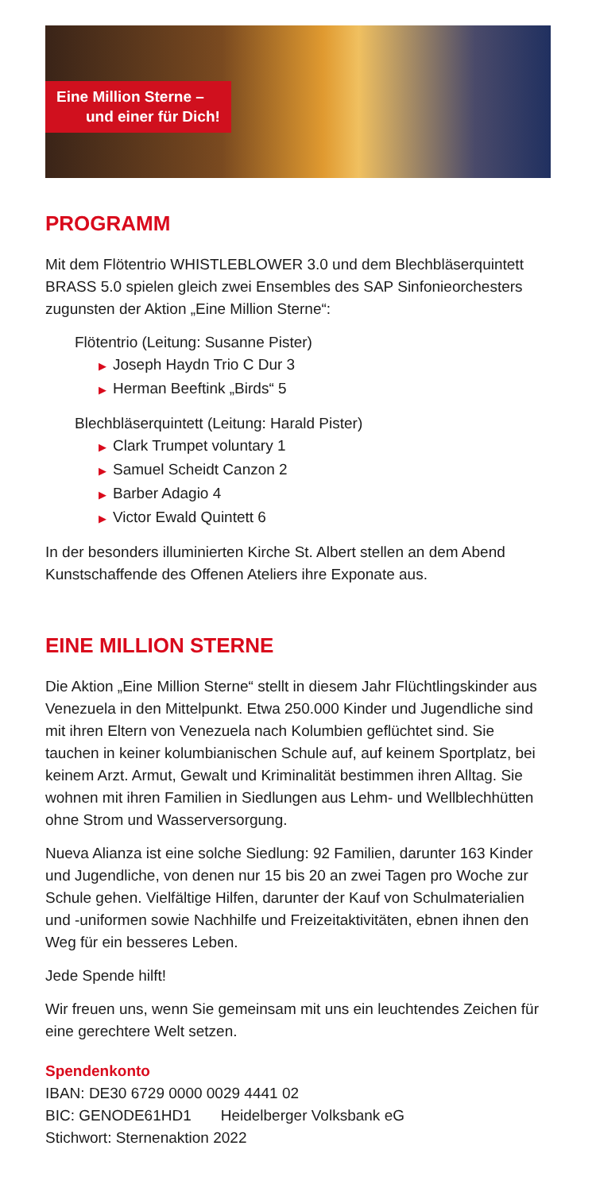Eine Million Sterne –
und einer für Dich!
PROGRAMM
Mit dem Flötentrio WHISTLEBLOWER 3.0 und dem Blechblä­serquintett BRASS 5.0 spielen gleich zwei Ensembles des SAP Sinfonieorchesters zugunsten der Aktion „Eine Million Sterne“:
Flötentrio (Leitung: Susanne Pister)
▶ Joseph Haydn Trio C Dur 3
▶ Herman Beeftink „Birds“ 5
Blechbläserquintett (Leitung: Harald Pister)
▶ Clark Trumpet voluntary 1
▶ Samuel Scheidt Canzon 2
▶ Barber Adagio 4
▶ Victor Ewald Quintett 6
In der besonders illuminierten Kirche St. Albert stellen an dem Abend Kunstschaffende des Offenen Ateliers ihre Exponate aus.
EINE MILLION STERNE
Die Aktion „Eine Million Sterne“ stellt in diesem Jahr Flüchtlings­kinder aus Venezuela in den Mittelpunkt. Etwa 250.000 Kinder und Jugendliche sind mit ihren Eltern von Venezuela nach Kolumbien geflüchtet sind. Sie tauchen in keiner kolumbianischen Schule auf, auf keinem Sportplatz, bei keinem Arzt. Armut, Gewalt und Kriminalität bestimmen ihren Alltag. Sie wohnen mit ihren Familien in Siedlungen aus Lehm- und Wellblechhütten ohne Strom und Wasserversorgung.
Nueva Alianza ist eine solche Siedlung: 92 Familien, darunter 163 Kinder und Jugendliche, von denen nur 15 bis 20 an zwei Tagen pro Woche zur Schule gehen. Vielfältige Hilfen, darunter der Kauf von Schulmaterialien und -uniformen sowie Nachhilfe und Freizeit­aktivitäten, ebnen ihnen den Weg für ein besseres Leben.
Jede Spende hilft!
Wir freuen uns, wenn Sie gemeinsam mit uns ein leuchtendes Zeichen für eine gerechtere Welt setzen.
Spendenkonto
IBAN: DE30 6729 0000 0029 4441 02
BIC: GENODE61HD1 Heidelberger Volksbank eG
Stichwort: Sternenaktion 2022